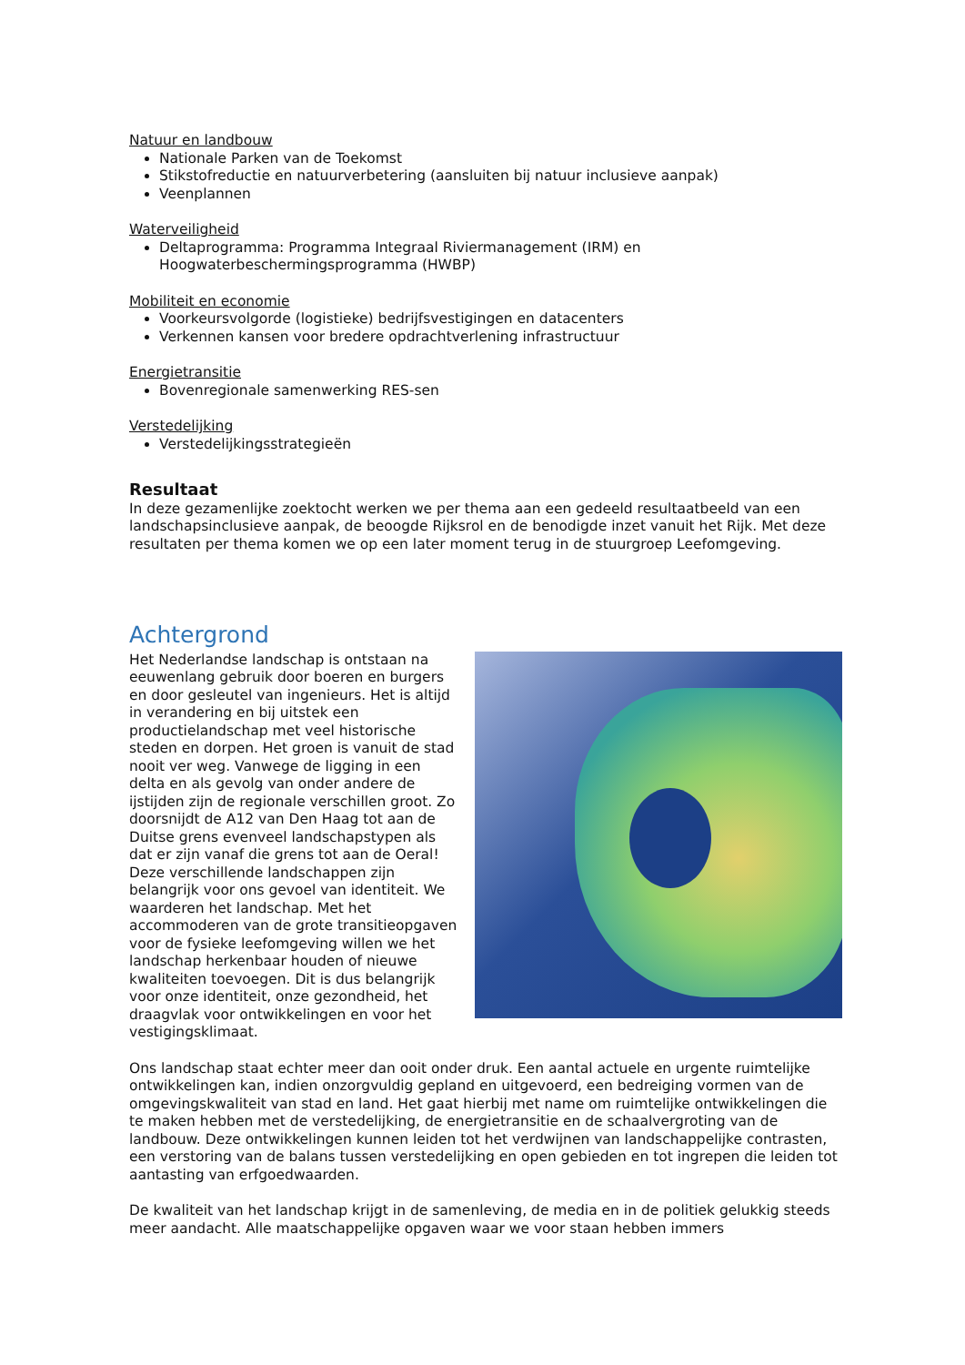Natuur en landbouw
Nationale Parken van de Toekomst
Stikstofreductie en natuurverbetering (aansluiten bij natuur inclusieve aanpak)
Veenplannen
Waterveiligheid
Deltaprogramma: Programma Integraal Riviermanagement (IRM) en Hoogwaterbeschermingsprogramma (HWBP)
Mobiliteit en economie
Voorkeursvolgorde (logistieke) bedrijfsvestigingen en datacenters
Verkennen kansen voor bredere opdrachtverlening infrastructuur
Energietransitie
Bovenregionale samenwerking RES-sen
Verstedelijking
Verstedelijkingsstrategieën
Resultaat
In deze gezamenlijke zoektocht werken we per thema aan een gedeeld resultaatbeeld van een landschapsinclusieve aanpak, de beoogde Rijksrol en de benodigde inzet vanuit het Rijk. Met deze resultaten per thema komen we op een later moment terug in de stuurgroep Leefomgeving.
Achtergrond
Het Nederlandse landschap is ontstaan na eeuwenlang gebruik door boeren en burgers en door gesleutel van ingenieurs. Het is altijd in verandering en bij uitstek een productielandschap met veel historische steden en dorpen. Het groen is vanuit de stad nooit ver weg. Vanwege de ligging in een delta en als gevolg van onder andere de ijstijden zijn de regionale verschillen groot. Zo doorsnijdt de A12 van Den Haag tot aan de Duitse grens evenveel landschapstypen als dat er zijn vanaf die grens tot aan de Oeral! Deze verschillende landschappen zijn belangrijk voor ons gevoel van identiteit. We waarderen het landschap. Met het accommoderen van de grote transitieopgaven voor de fysieke leefomgeving willen we het landschap herkenbaar houden of nieuwe kwaliteiten toevoegen. Dit is dus belangrijk voor onze identiteit, onze gezondheid, het draagvlak voor ontwikkelingen en voor het vestigingsklimaat.
Ons landschap staat echter meer dan ooit onder druk. Een aantal actuele en urgente ruimtelijke ontwikkelingen kan, indien onzorgvuldig gepland en uitgevoerd, een bedreiging vormen van de omgevingskwaliteit van stad en land. Het gaat hierbij met name om ruimtelijke ontwikkelingen die te maken hebben met de verstedelijking, de energietransitie en de schaalvergroting van de landbouw. Deze ontwikkelingen kunnen leiden tot het verdwijnen van landschappelijke contrasten, een verstoring van de balans tussen verstedelijking en open gebieden en tot ingrepen die leiden tot aantasting van erfgoedwaarden.
De kwaliteit van het landschap krijgt in de samenleving, de media en in de politiek gelukkig steeds meer aandacht. Alle maatschappelijke opgaven waar we voor staan hebben immers